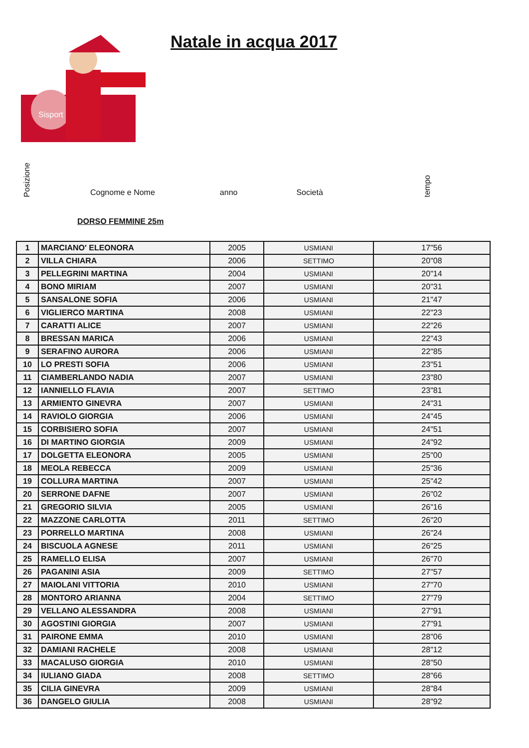Sisport
Natale in acqua 2017
Posizione
Cognome e Nome
anno
Società
tempo
DORSO FEMMINE 25m
| 1 | MARCIANO' ELEONORA | 2005 | USMIANI | 17"56 |
| 2 | VILLA CHIARA | 2006 | SETTIMO | 20"08 |
| 3 | PELLEGRINI MARTINA | 2004 | USMIANI | 20"14 |
| 4 | BONO MIRIAM | 2007 | USMIANI | 20"31 |
| 5 | SANSALONE SOFIA | 2006 | USMIANI | 21"47 |
| 6 | VIGLIERCO MARTINA | 2008 | USMIANI | 22"23 |
| 7 | CARATTI ALICE | 2007 | USMIANI | 22"26 |
| 8 | BRESSAN MARICA | 2006 | USMIANI | 22"43 |
| 9 | SERAFINO AURORA | 2006 | USMIANI | 22"85 |
| 10 | LO PRESTI SOFIA | 2006 | USMIANI | 23"51 |
| 11 | CIAMBERLANDO NADIA | 2007 | USMIANI | 23"80 |
| 12 | IANNIELLO FLAVIA | 2007 | SETTIMO | 23"81 |
| 13 | ARMIENTO GINEVRA | 2007 | USMIANI | 24"31 |
| 14 | RAVIOLO GIORGIA | 2006 | USMIANI | 24"45 |
| 15 | CORBISIERO SOFIA | 2007 | USMIANI | 24"51 |
| 16 | DI MARTINO GIORGIA | 2009 | USMIANI | 24"92 |
| 17 | DOLGETTA ELEONORA | 2005 | USMIANI | 25"00 |
| 18 | MEOLA REBECCA | 2009 | USMIANI | 25"36 |
| 19 | COLLURA MARTINA | 2007 | USMIANI | 25"42 |
| 20 | SERRONE DAFNE | 2007 | USMIANI | 26"02 |
| 21 | GREGORIO SILVIA | 2005 | USMIANI | 26"16 |
| 22 | MAZZONE CARLOTTA | 2011 | SETTIMO | 26"20 |
| 23 | PORRELLO MARTINA | 2008 | USMIANI | 26"24 |
| 24 | BISCUOLA AGNESE | 2011 | USMIANI | 26"25 |
| 25 | RAMELLO ELISA | 2007 | USMIANI | 26"70 |
| 26 | PAGANINI ASIA | 2009 | SETTIMO | 27"57 |
| 27 | MAIOLANI VITTORIA | 2010 | USMIANI | 27"70 |
| 28 | MONTORO ARIANNA | 2004 | SETTIMO | 27"79 |
| 29 | VELLANO ALESSANDRA | 2008 | USMIANI | 27"91 |
| 30 | AGOSTINI GIORGIA | 2007 | USMIANI | 27"91 |
| 31 | PAIRONE EMMA | 2010 | USMIANI | 28"06 |
| 32 | DAMIANI RACHELE | 2008 | USMIANI | 28"12 |
| 33 | MACALUSO GIORGIA | 2010 | USMIANI | 28"50 |
| 34 | IULIANO GIADA | 2008 | SETTIMO | 28"66 |
| 35 | CILIA GINEVRA | 2009 | USMIANI | 28"84 |
| 36 | DANGELO GIULIA | 2008 | USMIANI | 28"92 |